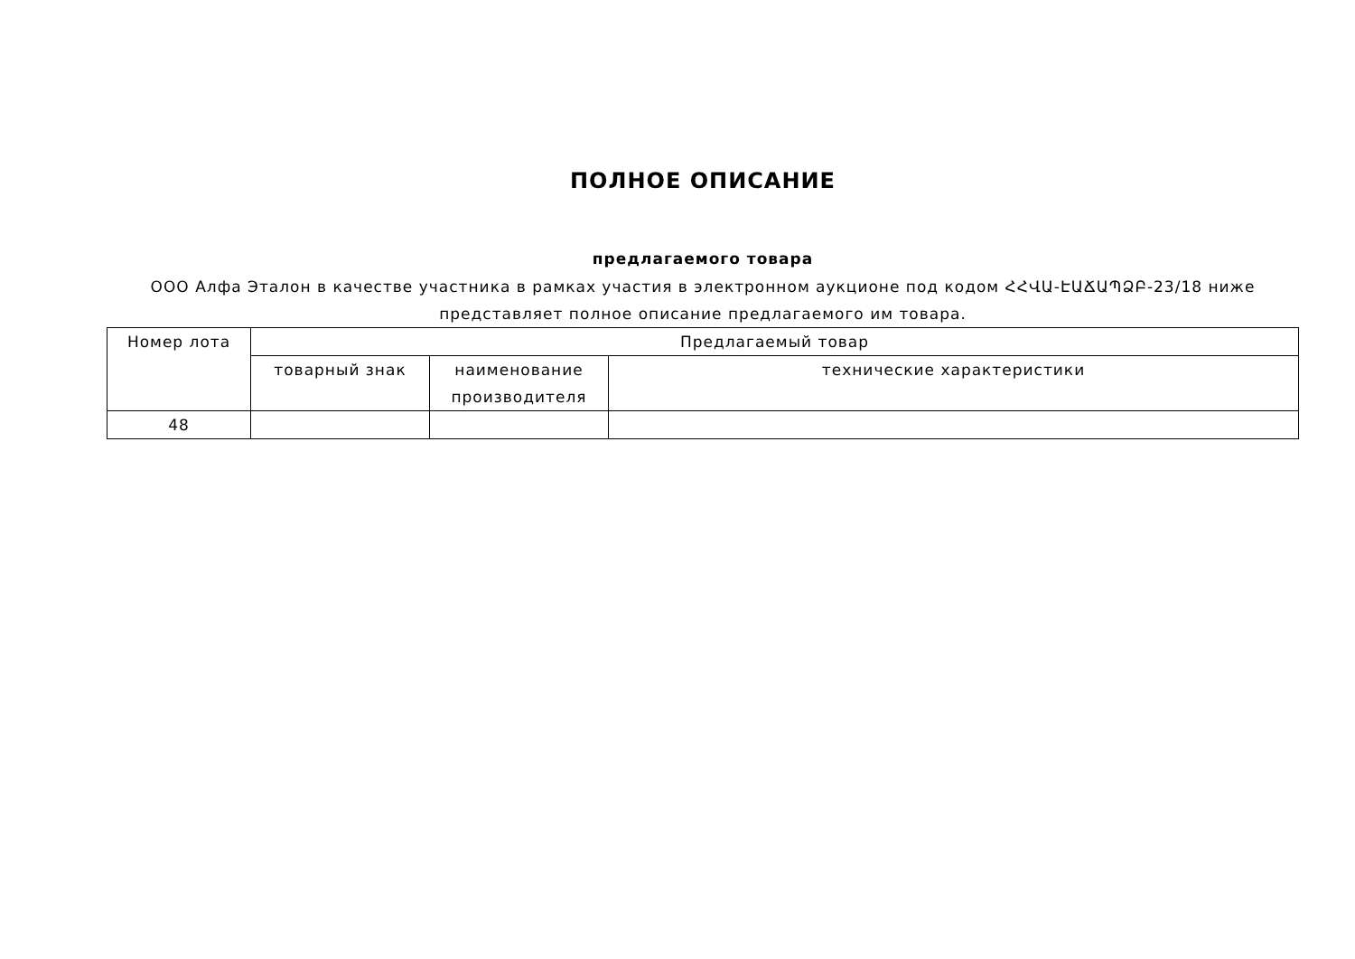ПОЛНОЕ ОПИСАНИЕ
предлагаемого товара
ООО Алфа Эталон в качестве участника в рамках участия в электронном аукционе под кодом ՀՀՎԱ-ԷԱՃԱՊՁԲ-23/18 ниже представляет полное описание предлагаемого им товара.
| Номер лота | Предлагаемый товар | | |
| --- | --- | --- | --- |
| | товарный знак | наименование производителя | технические характеристики |
| 48 | | | |